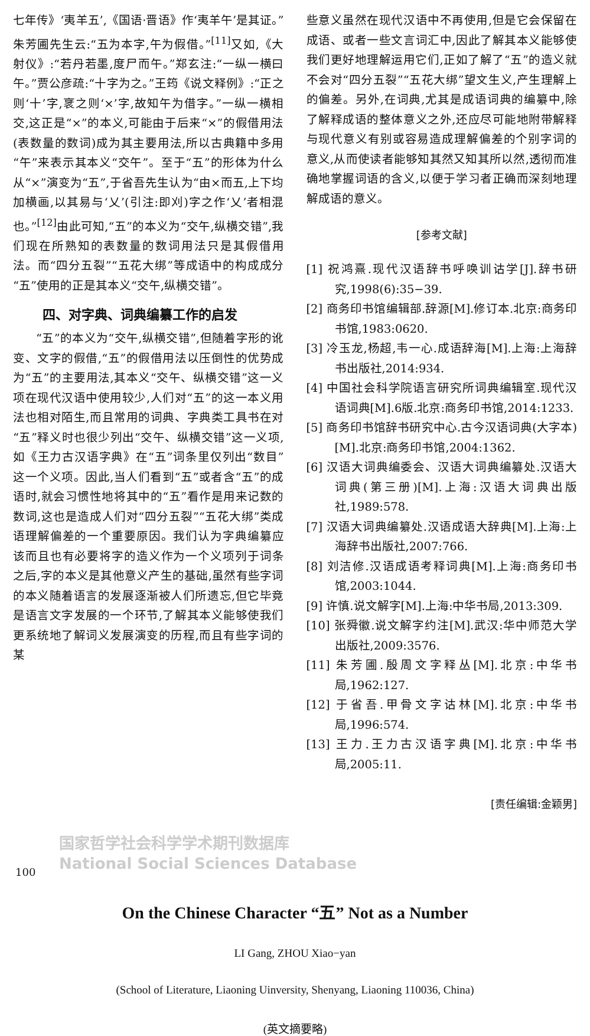七年传》‘夷羊五’,《国语·晋语》作‘夷羊午’是其证。”朱芳圃先生云:“五为本字,午为假借。”<sup>[11]</sup>又如,《大射仪》:“若丹若墨,度尸而午。”郑玄注:“一纵一横曰午。”贾公彦疏:“十字为之。”王筠《说文释例》:“正之则‘十’字,衺之则‘×’字,故知午为借字。”一纵一横相交,这正是“×”的本义,可能由于后来“×”的假借用法(表数量的数词)成为其主要用法,所以古典籍中多用“午”来表示其本义“交午”。至于“五”的形体为什么从“×”演变为“五”,于省吾先生认为“由×而五,上下均加横画,以其易与‘乂’(引注:即刈)字之作‘乂’者相混也。”<sup>[12]</sup>由此可知,“五”的本义为“交午,纵横交错”,我们现在所熟知的表数量的数词用法只是其假借用法。而“四分五裂”“五花大绑”等成语中的构成成分“五”使用的正是其本义“交午,纵横交错”。
四、对字典、词典编纂工作的启发
“五”的本义为“交午,纵横交错”,但随着字形的讹变、文字的假借,“五”的假借用法以压倒性的优势成为“五”的主要用法,其本义“交午、纵横交错”这一义项在现代汉语中使用较少,人们对“五”的这一本义用法也相对陌生,而且常用的词典、字典类工具书在对“五”释义时也很少列出“交午、纵横交错”这一义项,如《王力古汉语字典》在“五”词条里仅列出“数目”这一个义项。因此,当人们看到“五”或者含“五”的成语时,就会习惯性地将其中的“五”看作是用来记数的数词,这也是造成人们对“四分五裂”“五花大绑”类成语理解偏差的一个重要原因。我们认为字典编纂应该而且也有必要将字的造义作为一个义项列于词条之后,字的本义是其他意义产生的基础,虽然有些字词的本义随着语言的发展逐渐被人们所遗忘,但它毕竟是语言文字发展的一个环节,了解其本义能够使我们更系统地了解词义发展演变的历程,而且有些字词的某
些意义虽然在现代汉语中不再使用,但是它会保留在成语、或者一些文言词汇中,因此了解其本义能够使我们更好地理解运用它们,正如了解了“五”的造义就不会对“四分五裂”“五花大绑”望文生义,产生理解上的偏差。另外,在词典,尤其是成语词典的编纂中,除了解释成语的整体意义之外,还应尽可能地附带解释与现代意义有别或容易造成理解偏差的个别字词的意义,从而使读者能够知其然又知其所以然,透彻而准确地掌握词语的含义,以便于学习者正确而深刻地理解成语的意义。
[参考文献]
[1] 祝鸿熹.现代汉语辞书呼唤训诂学[J].辞书研究,1998(6):35−39.
[2] 商务印书馆编辑部.辞源[M].修订本.北京:商务印书馆,1983:0620.
[3] 冷玉龙,杨超,韦一心.成语辞海[M].上海:上海辞书出版社,2014:934.
[4] 中国社会科学院语言研究所词典编辑室.现代汉语词典[M].6版.北京:商务印书馆,2014:1233.
[5] 商务印书馆辞书研究中心.古今汉语词典(大字本)[M].北京:商务印书馆,2004:1362.
[6] 汉语大词典编委会、汉语大词典编纂处.汉语大词典(第三册)[M].上海:汉语大词典出版社,1989:578.
[7] 汉语大词典编纂处.汉语成语大辞典[M].上海:上海辞书出版社,2007:766.
[8] 刘洁修.汉语成语考释词典[M].上海:商务印书馆,2003:1044.
[9] 许慎.说文解字[M].上海:中华书局,2013:309.
[10] 张舜徽.说文解字约注[M].武汉:华中师范大学出版社,2009:3576.
[11] 朱芳圃.殷周文字释丛[M].北京:中华书局,1962:127.
[12] 于省吾.甲骨文字诂林[M].北京:中华书局,1996:574.
[13] 王力.王力古汉语字典[M].北京:中华书局,2005:11.
[责任编辑:金颖男]
On the Chinese Character “五” Not as a Number
LI Gang, ZHOU Xiao−yan
(School of Literature, Liaoning Uinversity, Shenyang, Liaoning 110036, China)
(英文摘要略)
国家哲学社会科学学术期刊数据库
National Social Sciences Database
100